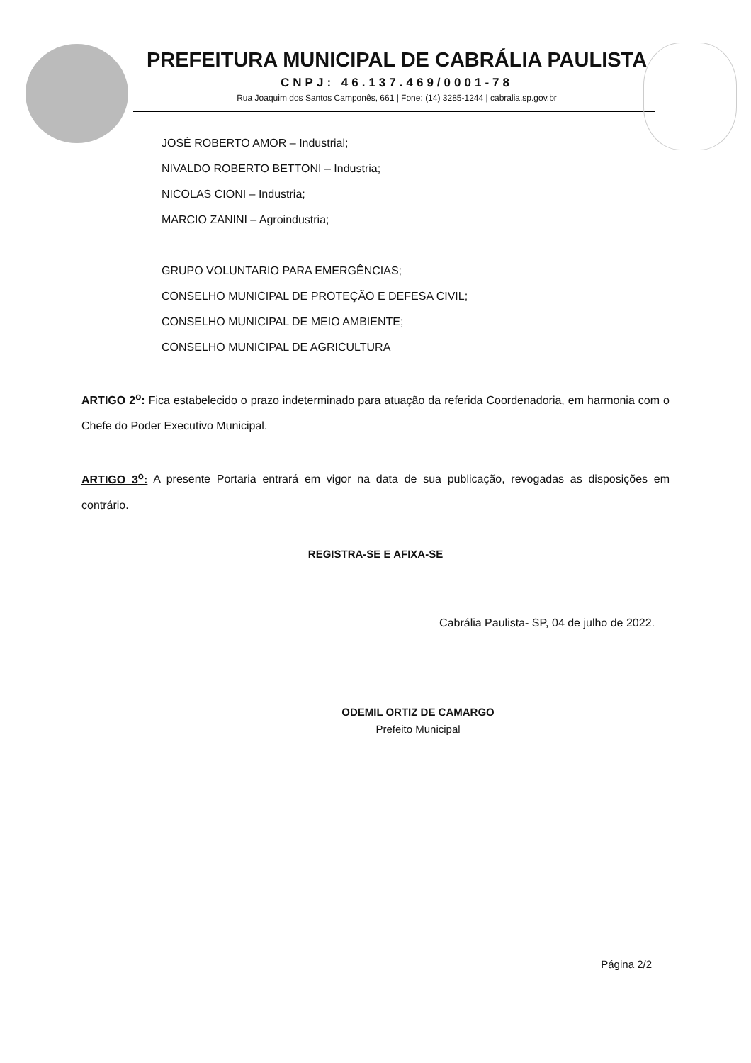PREFEITURA MUNICIPAL DE CABRÁLIA PAULISTA
CNPJ: 46.137.469/0001-78
Rua Joaquim dos Santos Camponês, 661 | Fone: (14) 3285-1244 | cabralia.sp.gov.br
JOSÉ ROBERTO AMOR – Industrial;
NIVALDO ROBERTO BETTONI – Industria;
NICOLAS CIONI – Industria;
MARCIO ZANINI – Agroindustria;
GRUPO VOLUNTARIO PARA EMERGÊNCIAS;
CONSELHO MUNICIPAL DE PROTEÇÃO E DEFESA CIVIL;
CONSELHO MUNICIPAL DE MEIO AMBIENTE;
CONSELHO MUNICIPAL DE AGRICULTURA
ARTIGO 2<sup>o</sup>: Fica estabelecido o prazo indeterminado para atuação da referida Coordenadoria, em harmonia com o Chefe do Poder Executivo Municipal.
ARTIGO 3<sup>o</sup>: A presente Portaria entrará em vigor na data de sua publicação, revogadas as disposições em contrário.
REGISTRA-SE E AFIXA-SE
Cabrália Paulista- SP, 04 de julho de 2022.
ODEMIL ORTIZ DE CAMARGO
Prefeito Municipal
Página 2/2